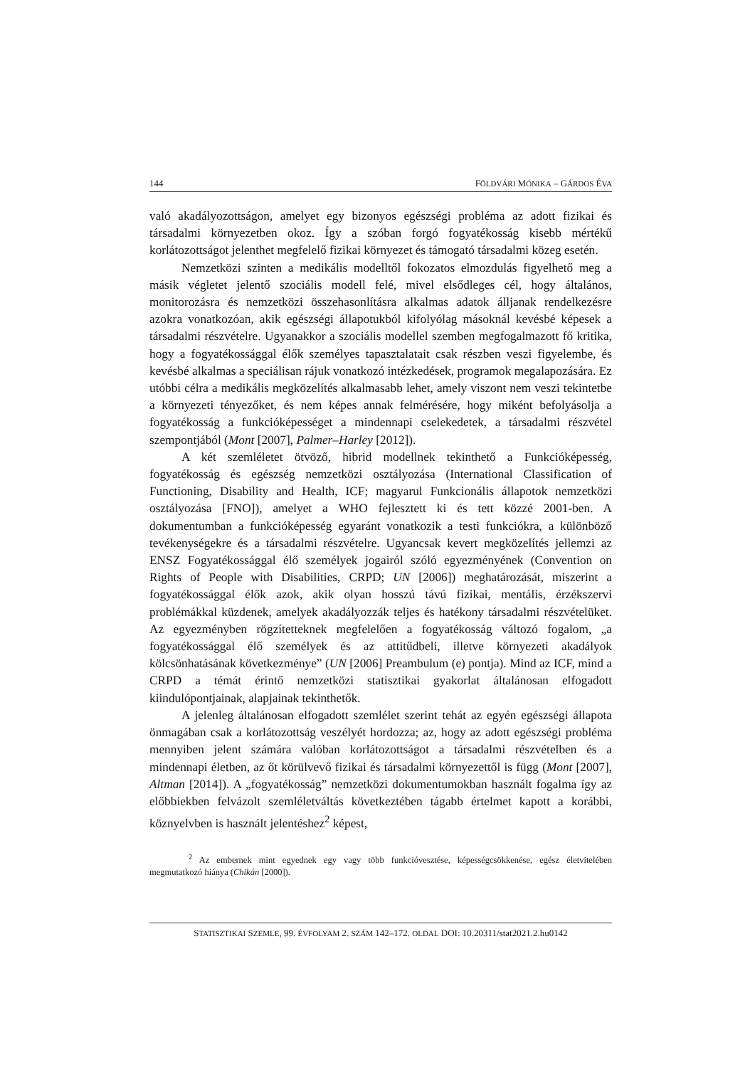144 FÖLDVÁRI MÓNIKA – GÁRDOS ÉVA
való akadályozottságon, amelyet egy bizonyos egészségi probléma az adott fizikai és társadalmi környezetben okoz. Így a szóban forgó fogyatékosság kisebb mértékű korlátozottságot jelenthet megfelelő fizikai környezet és támogató társadalmi közeg esetén.
Nemzetközi szinten a medikális modelltől fokozatos elmozdulás figyelhető meg a másik végletet jelentő szociális modell felé, mivel elsődleges cél, hogy általános, monitorozásra és nemzetközi összehasonlításra alkalmas adatok álljanak rendelkezésre azokra vonatkozóan, akik egészségi állapotukból kifolyólag másoknál kevésbé képesek a társadalmi részvételre. Ugyanakkor a szociális modellel szemben megfogalmazott fő kritika, hogy a fogyatékossággal élők személyes tapasztalatait csak részben veszi figyelembe, és kevésbé alkalmas a speciálisan rájuk vonatkozó intézkedések, programok megalapozására. Ez utóbbi célra a medikális megközelítés alkalmasabb lehet, amely viszont nem veszi tekintetbe a környezeti tényezőket, és nem képes annak felmérésére, hogy miként befolyásolja a fogyatékosság a funkcióképességet a mindennapi cselekedetek, a társadalmi részvétel szempontjából (Mont [2007], Palmer–Harley [2012]).
A két szemléletet ötvöző, hibrid modellnek tekinthető a Funkcióképesség, fogyatékosság és egészség nemzetközi osztályozása (International Classification of Functioning, Disability and Health, ICF; magyarul Funkcionális állapotok nemzetközi osztályozása [FNO]), amelyet a WHO fejlesztett ki és tett közzé 2001-ben. A dokumentumban a funkcióképesség egyaránt vonatkozik a testi funkciókra, a különböző tevékenységekre és a társadalmi részvételre. Ugyancsak kevert megközelítés jellemzi az ENSZ Fogyatékossággal élő személyek jogairól szóló egyezményének (Convention on Rights of People with Disabilities, CRPD; UN [2006]) meghatározását, miszerint a fogyatékossággal élők azok, akik olyan hosszú távú fizikai, mentális, érzékszervi problémákkal küzdenek, amelyek akadályozzák teljes és hatékony társadalmi részvételüket. Az egyezményben rögzítetteknek megfelelően a fogyatékosság változó fogalom, „a fogyatékossággal élő személyek és az attitűdbeli, illetve környezeti akadályok kölcsönhatásának következménye” (UN [2006] Preambulum (e) pontja). Mind az ICF, mind a CRPD a témát érintő nemzetközi statisztikai gyakorlat általánosan elfogadott kiindulópontjainak, alapjainak tekinthetők.
A jelenleg általánosan elfogadott szemlélet szerint tehát az egyén egészségi állapota önmagában csak a korlátozottság veszélyét hordozza; az, hogy az adott egészségi probléma mennyiben jelent számára valóban korlátozottságot a társadalmi részvételben és a mindennapi életben, az őt körülvevő fizikai és társadalmi környezettől is függ (Mont [2007], Altman [2014]). A „fogyatékosság” nemzetközi dokumentumokban használt fogalma így az előbbiekben felvázolt szemléletváltás következtében tágabb értelmet kapott a korábbi, köznyelvben is használt jelentéshez<sup>2</sup> képest,
<sup>2</sup> Az embernek mint egyednek egy vagy több funkcióvesztése, képességcsökkenése, egész életvitelében megmutatkozó hiánya (Chikán [2000]).
STATISZTIKAI SZEMLE, 99. ÉVFOLYAM 2. SZÁM 142–172. OLDAL DOI: 10.20311/stat2021.2.hu0142